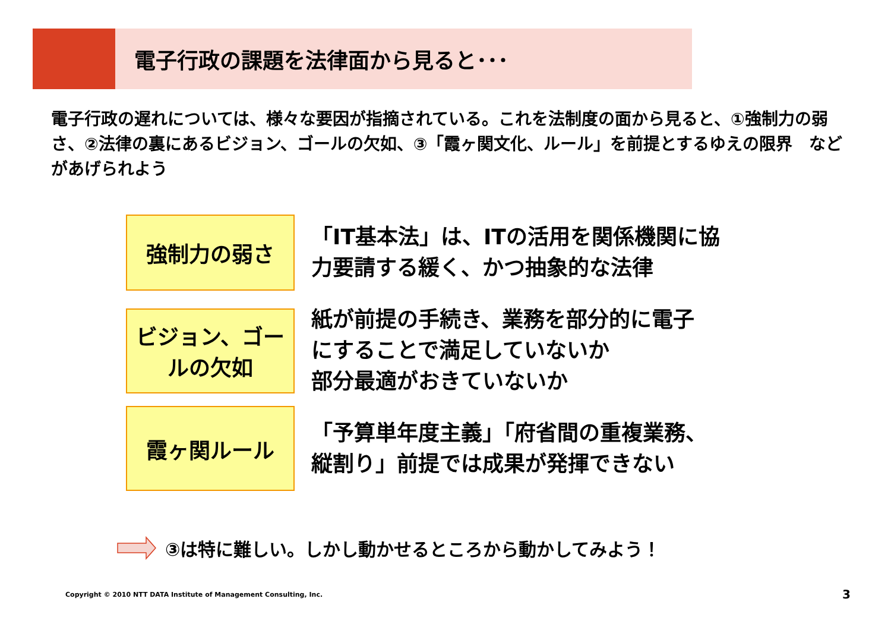電子行政の課題を法律面から見ると･･･
電子行政の遅れについては、様々な要因が指摘されている。これを法制度の面から見ると、①強制力の弱さ、②法律の裏にあるビジョン、ゴールの欠如、③「霞ヶ関文化、ルール」を前提とするゆえの限界　などがあげられよう
強制力の弱さ
「IT基本法」は、ITの活用を関係機関に協
力要請する緩く、かつ抽象的な法律
ビジョン、ゴー
ルの欠如
紙が前提の手続き、業務を部分的に電子
にすることで満足していないか
部分最適がおきていないか
霞ヶ関ルール
「予算単年度主義」「府省間の重複業務、
縦割り」前提では成果が発揮できない
③は特に難しい。しかし動かせるところから動かしてみよう！
Copyright © 2010 NTT DATA Institute of Management Consulting, Inc.
3